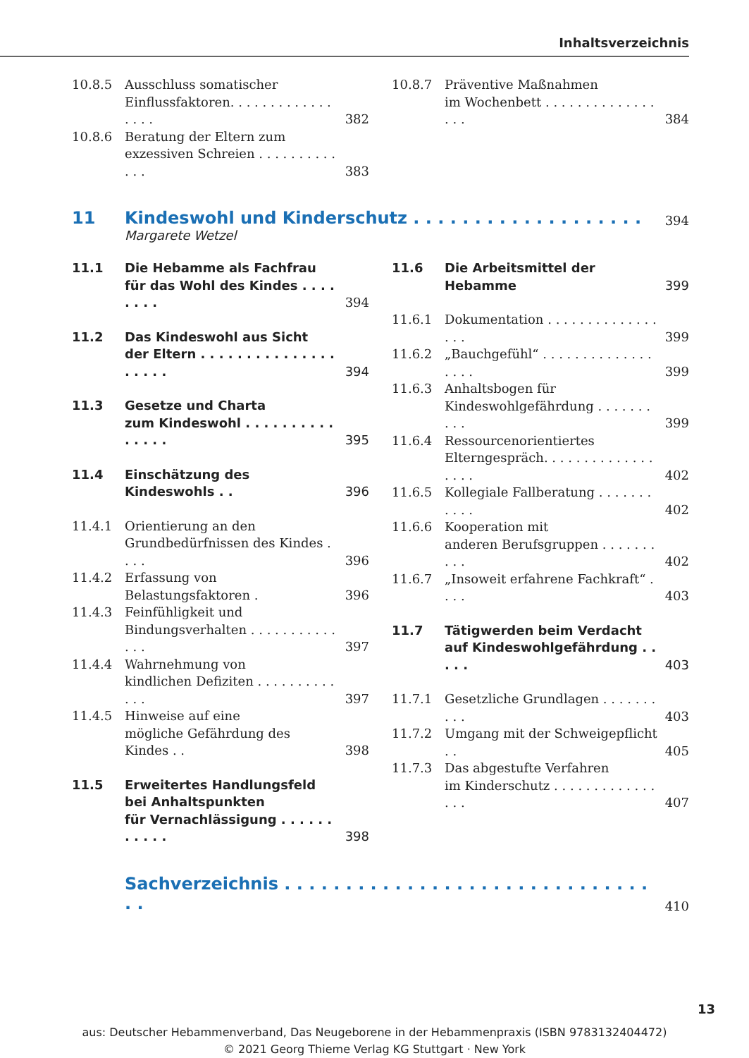Inhaltsverzeichnis
10.8.5 Ausschluss somatischer
Einflussfaktoren. . . . . . . . . . . . . . . . . 382
10.8.6 Beratung der Eltern zum
exzessiven Schreien . . . . . . . . . . . . . 383
10.8.7 Präventive Maßnahmen
im Wochenbett . . . . . . . . . . . . . . . . . 384
11 Kindeswohl und Kinderschutz . . . . . . . . . . . . . . . . . . . 394
Margarete Wetzel
11.1 Die Hebamme als Fachfrau
für das Wohl des Kindes . . . . . . . . 394
11.2 Das Kindeswohl aus Sicht
der Eltern . . . . . . . . . . . . . . . . . . . . 394
11.3 Gesetze und Charta
zum Kindeswohl . . . . . . . . . . . . . . . 395
11.4 Einschätzung des Kindeswohls . . 396
11.4.1 Orientierung an den
Grundbedürfnissen des Kindes . . . . 396
11.4.2 Erfassung von Belastungsfaktoren . 396
11.4.3 Feinfühligkeit und
Bindungsverhalten . . . . . . . . . . . . . . 397
11.4.4 Wahrnehmung von
kindlichen Defiziten . . . . . . . . . . . . . 397
11.4.5 Hinweise auf eine
mögliche Gefährdung des Kindes . . 398
11.5 Erweitertes Handlungsfeld
bei Anhaltspunkten
für Vernachlässigung . . . . . . . . . . . 398
11.6 Die Arbeitsmittel der Hebamme 399
11.6.1 Dokumentation . . . . . . . . . . . . . . . . . 399
11.6.2 „Bauchgefühl“ . . . . . . . . . . . . . . . . . . 399
11.6.3 Anhaltsbogen für
Kindeswohlgefährdung . . . . . . . . . . 399
11.6.4 Ressourcenorientiertes
Elterngespräch. . . . . . . . . . . . . . . . . . 402
11.6.5 Kollegiale Fallberatung . . . . . . . . . . . 402
11.6.6 Kooperation mit
anderen Berufsgruppen . . . . . . . . . . 402
11.6.7 „Insoweit erfahrene Fachkraft“ . . . . 403
11.7 Tätigwerden beim Verdacht
auf Kindeswohlgefährdung . . . . . 403
11.7.1 Gesetzliche Grundlagen . . . . . . . . . . 403
11.7.2 Umgang mit der Schweigepflicht . . 405
11.7.3 Das abgestufte Verfahren
im Kinderschutz . . . . . . . . . . . . . . . . 407
Sachverzeichnis . . . . . . . . . . . . . . . . . . . . . . . . . . . . . . . . 410
13
aus: Deutscher Hebammenverband, Das Neugeborene in der Hebammenpraxis (ISBN 9783132404472)
© 2021 Georg Thieme Verlag KG Stuttgart · New York